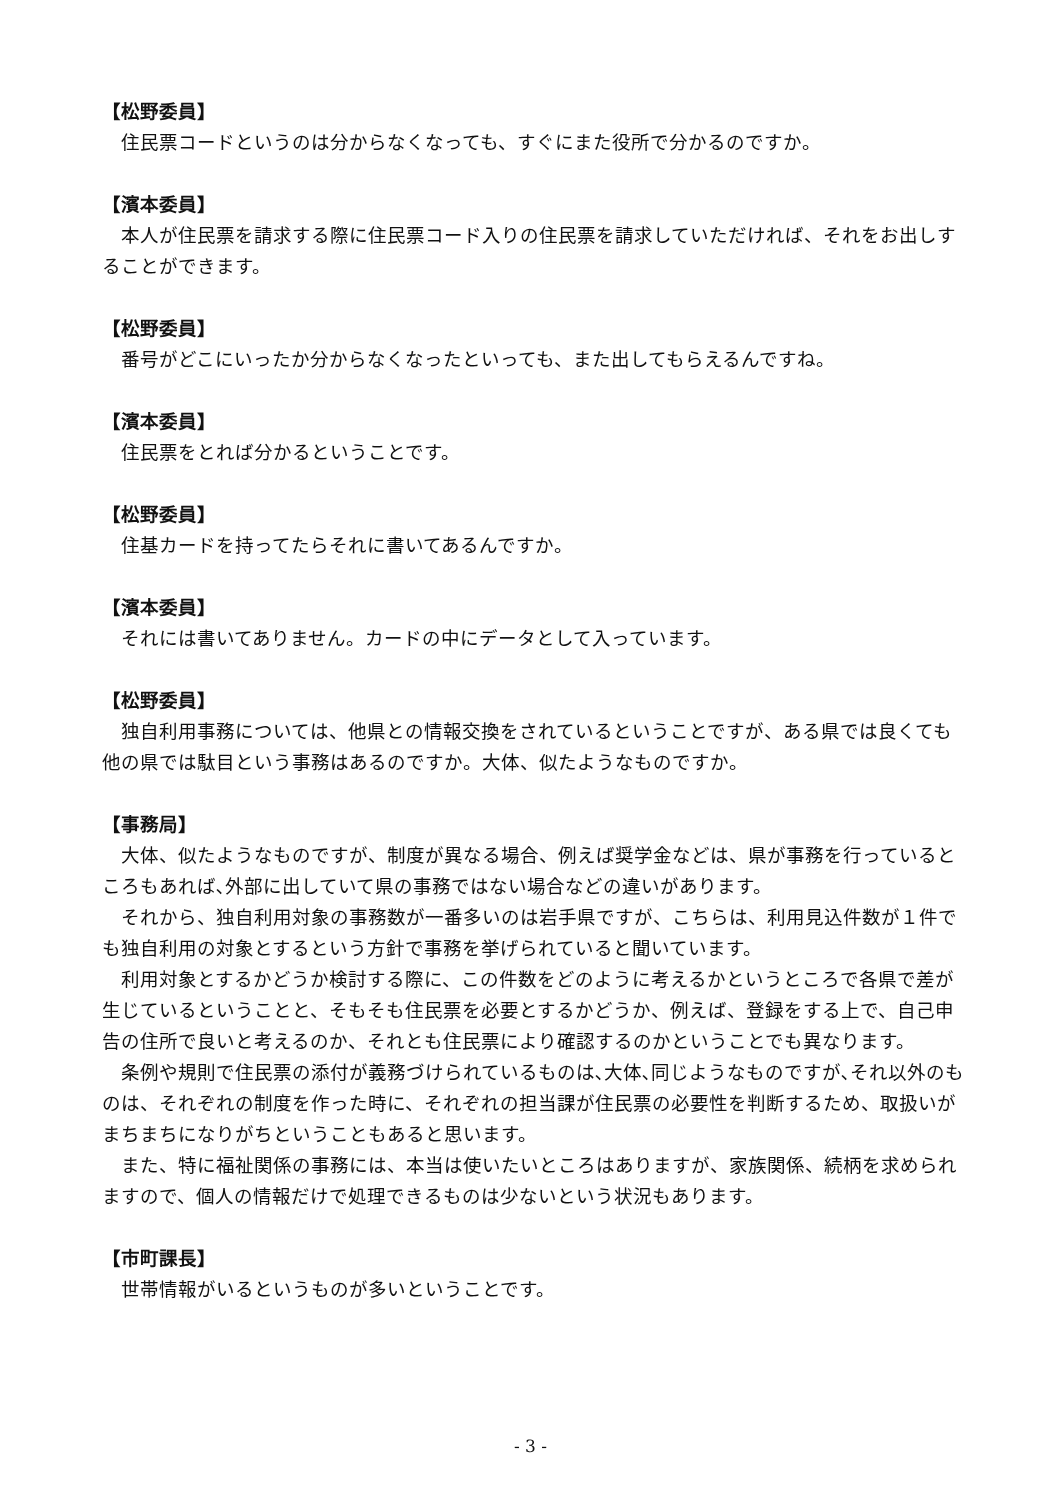【松野委員】
　住民票コードというのは分からなくなっても、すぐにまた役所で分かるのですか。
【濱本委員】
　本人が住民票を請求する際に住民票コード入りの住民票を請求していただければ、それをお出しすることができます。
【松野委員】
　番号がどこにいったか分からなくなったといっても、また出してもらえるんですね。
【濱本委員】
　住民票をとれば分かるということです。
【松野委員】
　住基カードを持ってたらそれに書いてあるんですか。
【濱本委員】
　それには書いてありません。カードの中にデータとして入っています。
【松野委員】
　独自利用事務については、他県との情報交換をされているということですが、ある県では良くても他の県では駄目という事務はあるのですか。大体、似たようなものですか。
【事務局】
　大体、似たようなものですが、制度が異なる場合、例えば奨学金などは、県が事務を行っているところもあれば､外部に出していて県の事務ではない場合などの違いがあります。
　それから、独自利用対象の事務数が一番多いのは岩手県ですが、こちらは、利用見込件数が１件でも独自利用の対象とするという方針で事務を挙げられていると聞いています。
　利用対象とするかどうか検討する際に、この件数をどのように考えるかというところで各県で差が生じているということと、そもそも住民票を必要とするかどうか、例えば、登録をする上で、自己申告の住所で良いと考えるのか、それとも住民票により確認するのかということでも異なります。
　条例や規則で住民票の添付が義務づけられているものは､大体､同じようなものですが､それ以外のものは、それぞれの制度を作った時に、それぞれの担当課が住民票の必要性を判断するため、取扱いがまちまちになりがちということもあると思います。
　また、特に福祉関係の事務には、本当は使いたいところはありますが、家族関係、続柄を求められますので、個人の情報だけで処理できるものは少ないという状況もあります。
【市町課長】
　世帯情報がいるというものが多いということです。
- 3 -